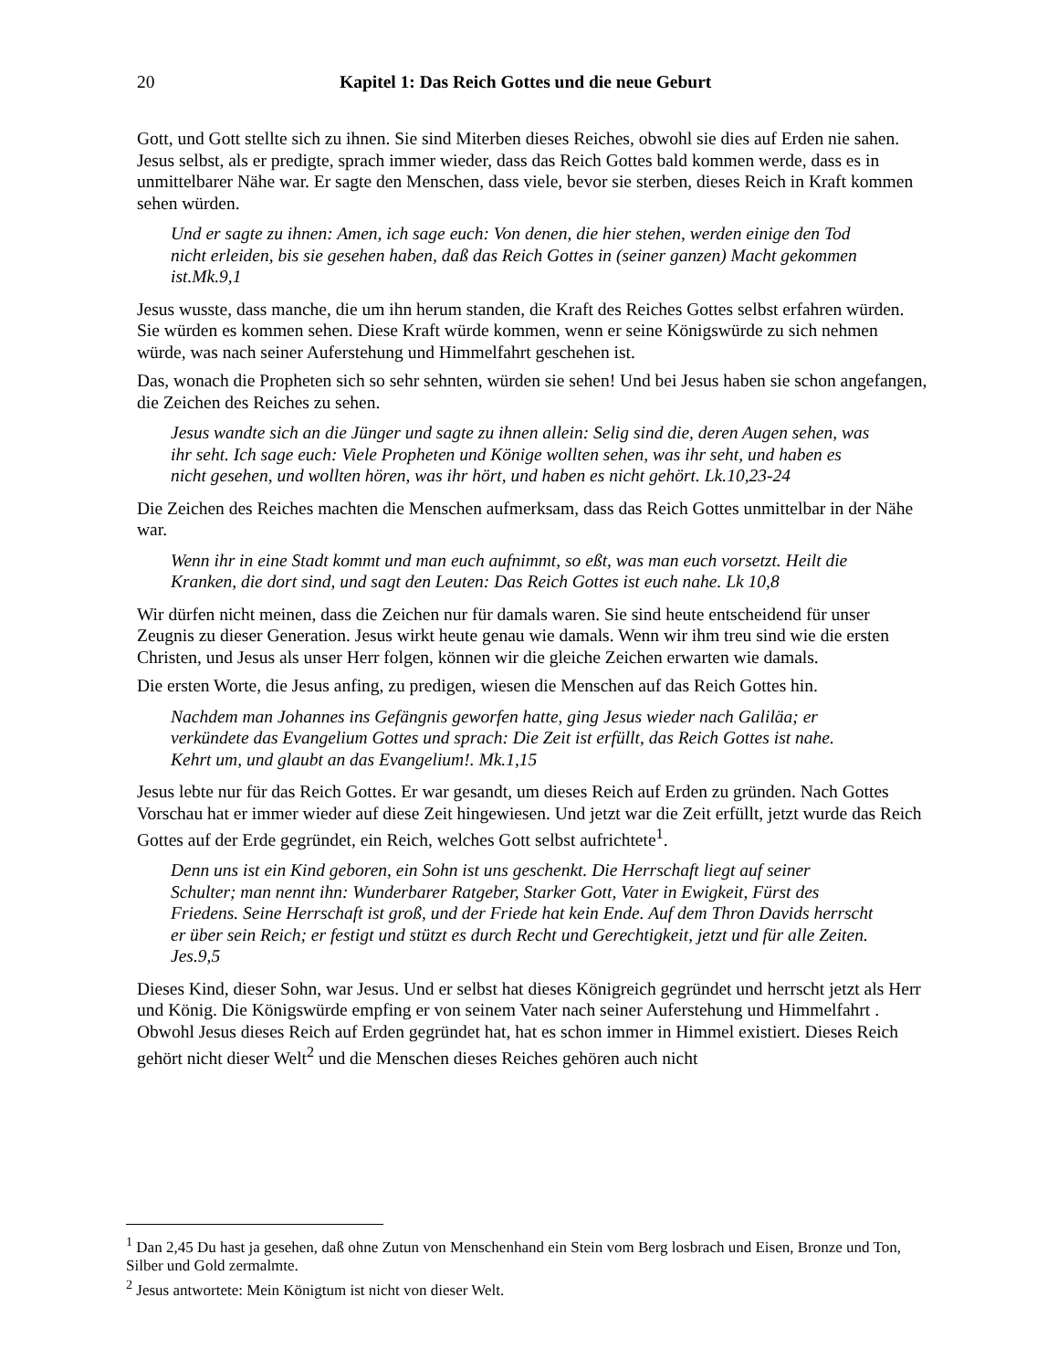20 Kapitel 1: Das Reich Gottes und die neue Geburt
Gott, und Gott stellte sich zu ihnen. Sie sind Miterben dieses Reiches, obwohl sie dies auf Erden nie sahen. Jesus selbst, als er predigte, sprach immer wieder, dass das Reich Gottes bald kommen werde, dass es in unmittelbarer Nähe war. Er sagte den Menschen, dass viele, bevor sie sterben, dieses Reich in Kraft kommen sehen würden.
Und er sagte zu ihnen: Amen, ich sage euch: Von denen, die hier stehen, werden einige den Tod nicht erleiden, bis sie gesehen haben, daß das Reich Gottes in (seiner ganzen) Macht gekommen ist.Mk.9,1
Jesus wusste, dass manche, die um ihn herum standen, die Kraft des Reiches Gottes selbst erfahren würden. Sie würden es kommen sehen. Diese Kraft würde kommen, wenn er seine Königswürde zu sich nehmen würde, was nach seiner Auferstehung und Himmelfahrt geschehen ist.
Das, wonach die Propheten sich so sehr sehnten, würden sie sehen! Und bei Jesus haben sie schon angefangen, die Zeichen des Reiches zu sehen.
Jesus wandte sich an die Jünger und sagte zu ihnen allein: Selig sind die, deren Augen sehen, was ihr seht. Ich sage euch: Viele Propheten und Könige wollten sehen, was ihr seht, und haben es nicht gesehen, und wollten hören, was ihr hört, und haben es nicht gehört. Lk.10,23-24
Die Zeichen des Reiches machten die Menschen aufmerksam, dass das Reich Gottes unmittelbar in der Nähe war.
Wenn ihr in eine Stadt kommt und man euch aufnimmt, so eßt, was man euch vorsetzt. Heilt die Kranken, die dort sind, und sagt den Leuten: Das Reich Gottes ist euch nahe. Lk 10,8
Wir dürfen nicht meinen, dass die Zeichen nur für damals waren. Sie sind heute entscheidend für unser Zeugnis zu dieser Generation. Jesus wirkt heute genau wie damals. Wenn wir ihm treu sind wie die ersten Christen, und Jesus als unser Herr folgen, können wir die gleiche Zeichen erwarten wie damals.
Die ersten Worte, die Jesus anfing, zu predigen, wiesen die Menschen auf das Reich Gottes hin.
Nachdem man Johannes ins Gefängnis geworfen hatte, ging Jesus wieder nach Galiläa; er verkündete das Evangelium Gottes und sprach: Die Zeit ist erfüllt, das Reich Gottes ist nahe. Kehrt um, und glaubt an das Evangelium!. Mk.1,15
Jesus lebte nur für das Reich Gottes. Er war gesandt, um dieses Reich auf Erden zu gründen. Nach Gottes Vorschau hat er immer wieder auf diese Zeit hingewiesen. Und jetzt war die Zeit erfüllt, jetzt wurde das Reich Gottes auf der Erde gegründet, ein Reich, welches Gott selbst aufrichtete<sup>1</sup>.
Denn uns ist ein Kind geboren, ein Sohn ist uns geschenkt. Die Herrschaft liegt auf seiner Schulter; man nennt ihn: Wunderbarer Ratgeber, Starker Gott, Vater in Ewigkeit, Fürst des Friedens. Seine Herrschaft ist groß, und der Friede hat kein Ende. Auf dem Thron Davids herrscht er über sein Reich; er festigt und stützt es durch Recht und Gerechtigkeit, jetzt und für alle Zeiten. Jes.9,5
Dieses Kind, dieser Sohn, war Jesus. Und er selbst hat dieses Königreich gegründet und herrscht jetzt als Herr und König. Die Königswürde empfing er von seinem Vater nach seiner Auferstehung und Himmelfahrt . Obwohl Jesus dieses Reich auf Erden gegründet hat, hat es schon immer in Himmel existiert. Dieses Reich gehört nicht dieser Welt<sup>2</sup> und die Menschen dieses Reiches gehören auch nicht
<sup>1</sup> Dan 2,45 Du hast ja gesehen, daß ohne Zutun von Menschenhand ein Stein vom Berg losbrach und Eisen, Bronze und Ton, Silber und Gold zermalmte.
<sup>2</sup> Jesus antwortete: Mein Königtum ist nicht von dieser Welt.